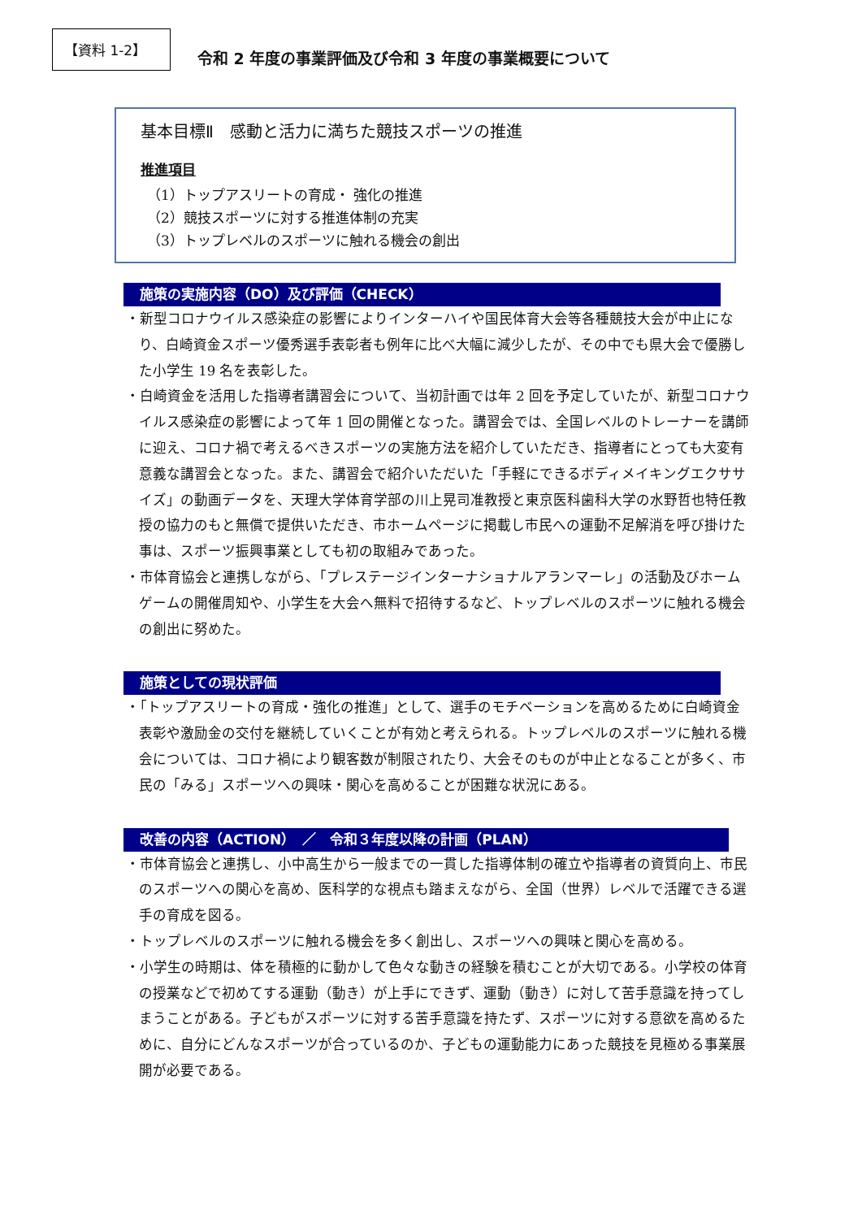【資料 1-2】
令和 2 年度の事業評価及び令和 3 年度の事業概要について
基本目標Ⅱ　感動と活力に満ちた競技スポーツの推進
推進項目
（1）トップアスリートの育成・ 強化の推進
（2）競技スポーツに対する推進体制の充実
（3）トップレベルのスポーツに触れる機会の創出
施策の実施内容（DO）及び評価（CHECK）
・新型コロナウイルス感染症の影響によりインターハイや国民体育大会等各種競技大会が中止になり、白崎資金スポーツ優秀選手表彰者も例年に比べ大幅に減少したが、その中でも県大会で優勝した小学生 19 名を表彰した。
・白崎資金を活用した指導者講習会について、当初計画では年 2 回を予定していたが、新型コロナウイルス感染症の影響によって年 1 回の開催となった。講習会では、全国レベルのトレーナーを講師に迎え、コロナ禍で考えるべきスポーツの実施方法を紹介していただき、指導者にとっても大変有意義な講習会となった。また、講習会で紹介いただいた「手軽にできるボディメイキングエクササイズ」の動画データを、天理大学体育学部の川上晃司准教授と東京医科歯科大学の水野哲也特任教授の協力のもと無償で提供いただき、市ホームページに掲載し市民への運動不足解消を呼び掛けた事は、スポーツ振興事業としても初の取組みであった。
・市体育協会と連携しながら、「プレステージインターナショナルアランマーレ」の活動及びホームゲームの開催周知や、小学生を大会へ無料で招待するなど、トップレベルのスポーツに触れる機会の創出に努めた。
施策としての現状評価
・「トップアスリートの育成・強化の推進」として、選手のモチベーションを高めるために白崎資金表彰や激励金の交付を継続していくことが有効と考えられる。トップレベルのスポーツに触れる機会については、コロナ禍により観客数が制限されたり、大会そのものが中止となることが多く、市民の「みる」スポーツへの興味・関心を高めることが困難な状況にある。
改善の内容（ACTION）　／　令和３年度以降の計画（PLAN）
・市体育協会と連携し、小中高生から一般までの一貫した指導体制の確立や指導者の資質向上、市民のスポーツへの関心を高め、医科学的な視点も踏まえながら、全国（世界）レベルで活躍できる選手の育成を図る。
・トップレベルのスポーツに触れる機会を多く創出し、スポーツへの興味と関心を高める。
・小学生の時期は、体を積極的に動かして色々な動きの経験を積むことが大切である。小学校の体育の授業などで初めてする運動（動き）が上手にできず、運動（動き）に対して苦手意識を持ってしまうことがある。子どもがスポーツに対する苦手意識を持たず、スポーツに対する意欲を高めるために、自分にどんなスポーツが合っているのか、子どもの運動能力にあった競技を見極める事業展開が必要である。